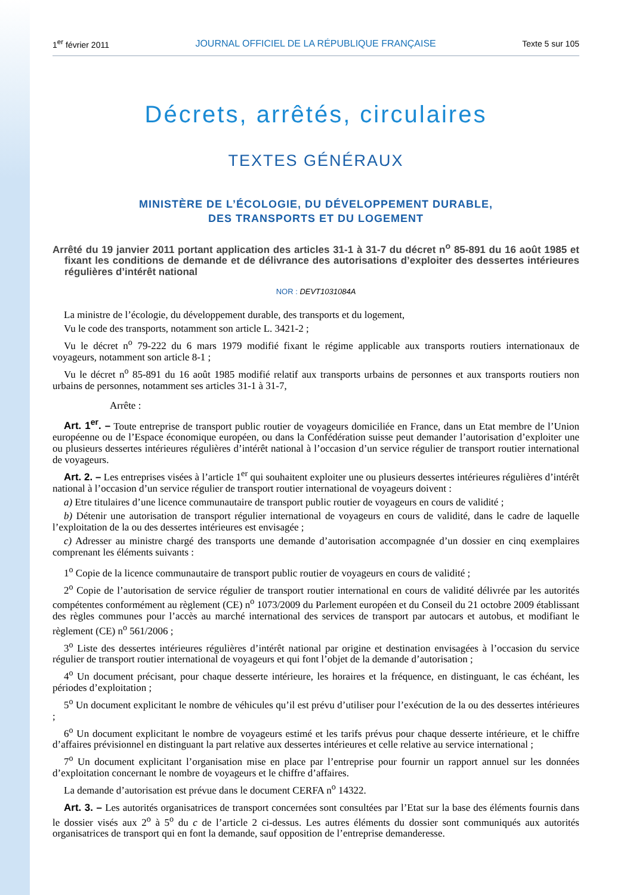1<sup>er</sup> février 2011 JOURNAL OFFICIEL DE LA RÉPUBLIQUE FRANÇAISE Texte 5 sur 105
Décrets, arrêtés, circulaires
TEXTES GÉNÉRAUX
MINISTÈRE DE L’ÉCOLOGIE, DU DÉVELOPPEMENT DURABLE,
DES TRANSPORTS ET DU LOGEMENT
Arrêté du 19 janvier 2011 portant application des articles 31-1 à 31-7 du décret n<sup>o</sup> 85-891 du 16 août 1985 et fixant les conditions de demande et de délivrance des autorisations d’exploiter des dessertes intérieures régulières d’intérêt national
NOR : DEVT1031084A
La ministre de l’écologie, du développement durable, des transports et du logement,
Vu le code des transports, notamment son article L. 3421-2 ;
Vu le décret n<sup>o</sup> 79-222 du 6 mars 1979 modifié fixant le régime applicable aux transports routiers internationaux de voyageurs, notamment son article 8-1 ;
Vu le décret n<sup>o</sup> 85-891 du 16 août 1985 modifié relatif aux transports urbains de personnes et aux transports routiers non urbains de personnes, notamment ses articles 31-1 à 31-7,
Arrête :
Art. 1<sup>er</sup>. – Toute entreprise de transport public routier de voyageurs domiciliée en France, dans un Etat membre de l’Union européenne ou de l’Espace économique européen, ou dans la Confédération suisse peut demander l’autorisation d’exploiter une ou plusieurs dessertes intérieures régulières d’intérêt national à l’occasion d’un service régulier de transport routier international de voyageurs.
Art. 2. – Les entreprises visées à l’article 1<sup>er</sup> qui souhaitent exploiter une ou plusieurs dessertes intérieures régulières d’intérêt national à l’occasion d’un service régulier de transport routier international de voyageurs doivent :
a) Etre titulaires d’une licence communautaire de transport public routier de voyageurs en cours de validité ;
b) Détenir une autorisation de transport régulier international de voyageurs en cours de validité, dans le cadre de laquelle l’exploitation de la ou des dessertes intérieures est envisagée ;
c) Adresser au ministre chargé des transports une demande d’autorisation accompagnée d’un dossier en cinq exemplaires comprenant les éléments suivants :
1<sup>o</sup> Copie de la licence communautaire de transport public routier de voyageurs en cours de validité ;
2<sup>o</sup> Copie de l’autorisation de service régulier de transport routier international en cours de validité délivrée par les autorités compétentes conformément au règlement (CE) n<sup>o</sup> 1073/2009 du Parlement européen et du Conseil du 21 octobre 2009 établissant des règles communes pour l’accès au marché international des services de transport par autocars et autobus, et modifiant le règlement (CE) n<sup>o</sup> 561/2006 ;
3<sup>o</sup> Liste des dessertes intérieures régulières d’intérêt national par origine et destination envisagées à l’occasion du service régulier de transport routier international de voyageurs et qui font l’objet de la demande d’autorisation ;
4<sup>o</sup> Un document précisant, pour chaque desserte intérieure, les horaires et la fréquence, en distinguant, le cas échéant, les périodes d’exploitation ;
5<sup>o</sup> Un document explicitant le nombre de véhicules qu’il est prévu d’utiliser pour l’exécution de la ou des dessertes intérieures ;
6<sup>o</sup> Un document explicitant le nombre de voyageurs estimé et les tarifs prévus pour chaque desserte intérieure, et le chiffre d’affaires prévisionnel en distinguant la part relative aux dessertes intérieures et celle relative au service international ;
7<sup>o</sup> Un document explicitant l’organisation mise en place par l’entreprise pour fournir un rapport annuel sur les données d’exploitation concernant le nombre de voyageurs et le chiffre d’affaires.
La demande d’autorisation est prévue dans le document CERFA n<sup>o</sup> 14322.
Art. 3. – Les autorités organisatrices de transport concernées sont consultées par l’Etat sur la base des éléments fournis dans le dossier visés aux 2<sup>o</sup> à 5<sup>o</sup> du c de l’article 2 ci-dessus. Les autres éléments du dossier sont communiqués aux autorités organisatrices de transport qui en font la demande, sauf opposition de l’entreprise demanderesse.